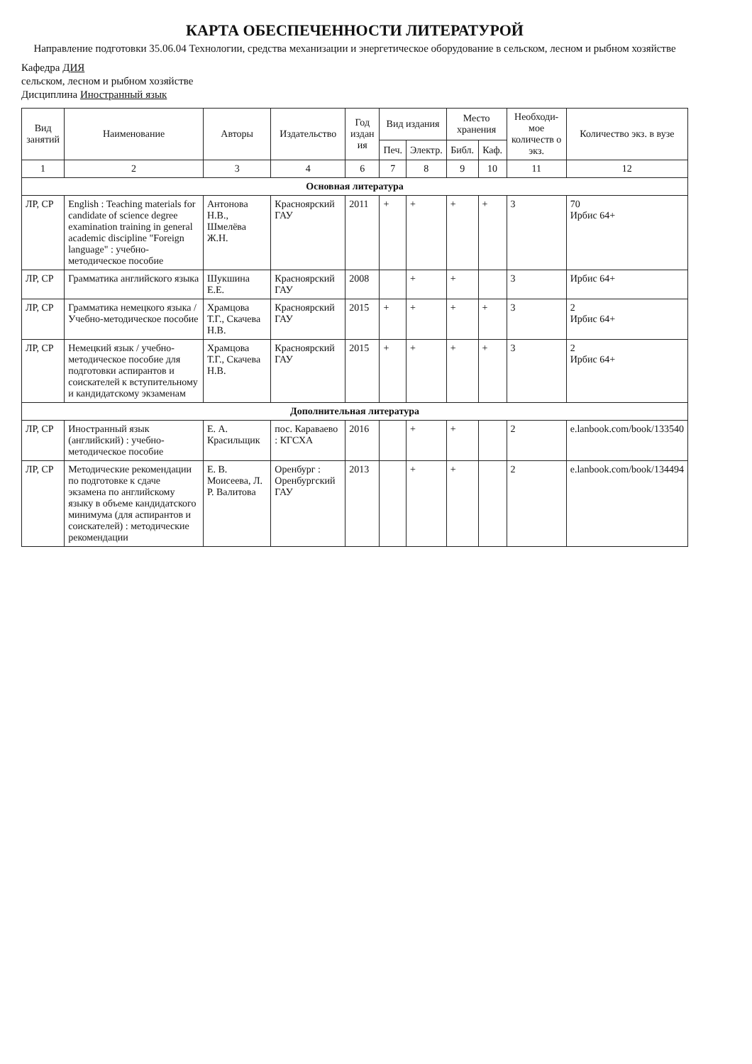КАРТА ОБЕСПЕЧЕННОСТИ ЛИТЕРАТУРОЙ
Направление подготовки 35.06.04 Технологии, средства механизации и энергетическое оборудование в сельском, лесном и рыбном хозяйстве
Кафедра ДИЯ
сельском, лесном и рыбном хозяйстве
Дисциплина Иностранный язык
| Вид занятий | Наименование | Авторы | Издательство | Год издан ия | Вид издания | | Место хранения | | Необходи-мое количеств о экз. | Количество экз. в вузе |
| --- | --- | --- | --- | --- | --- | --- | --- | --- | --- | --- |
| | | | | | Печ. | Электр. | Библ. | Каф. | | |
| 1 | 2 | 3 | 4 | 6 | 7 | 8 | 9 | 10 | 11 | 12 |
| Основная литература | | | | | | | | | | |
| ЛР, СР | English : Teaching materials for candidate of science degree examination training in general academic discipline "Foreign language" : учебно-методическое пособие | Антонова Н.В., Шмелёва Ж.Н. | Красноярский ГАУ | 2011 | + | + | + | + | 3 | 70 Ирбис 64+ |
| ЛР, СР | Грамматика английского языка | Шукшина Е.Е. | Красноярский ГАУ | 2008 | | + | + | | 3 | Ирбис 64+ |
| ЛР, СР | Грамматика немецкого языка / Учебно-методическое пособие | Храмцова Т.Г., Скачева Н.В. | Красноярский ГАУ | 2015 | + | + | + | + | 3 | 2 Ирбис 64+ |
| ЛР, СР | Немецкий язык / учебно-методическое пособие для подготовки аспирантов и соискателей к вступительному и кандидатскому экзаменам | Храмцова Т.Г., Скачева Н.В. | Красноярский ГАУ | 2015 | + | + | + | + | 3 | 2 Ирбис 64+ |
| Дополнительная литература | | | | | | | | | | |
| ЛР, СР | Иностранный язык (английский) : учебно-методическое пособие | Е. А. Красильщик | пос. Караваево : КГСХА | 2016 | | + | + | | 2 | e.lanbook.com/book/133540 |
| ЛР, СР | Методические рекомендации по подготовке к сдаче экзамена по английскому языку в объеме кандидатского минимума (для аспирантов и соискателей) : методические рекомендации | Е. В. Моисеева, Л. Р. Валитова | Оренбург : Оренбургский ГАУ | 2013 | | + | + | | 2 | e.lanbook.com/book/134494 |